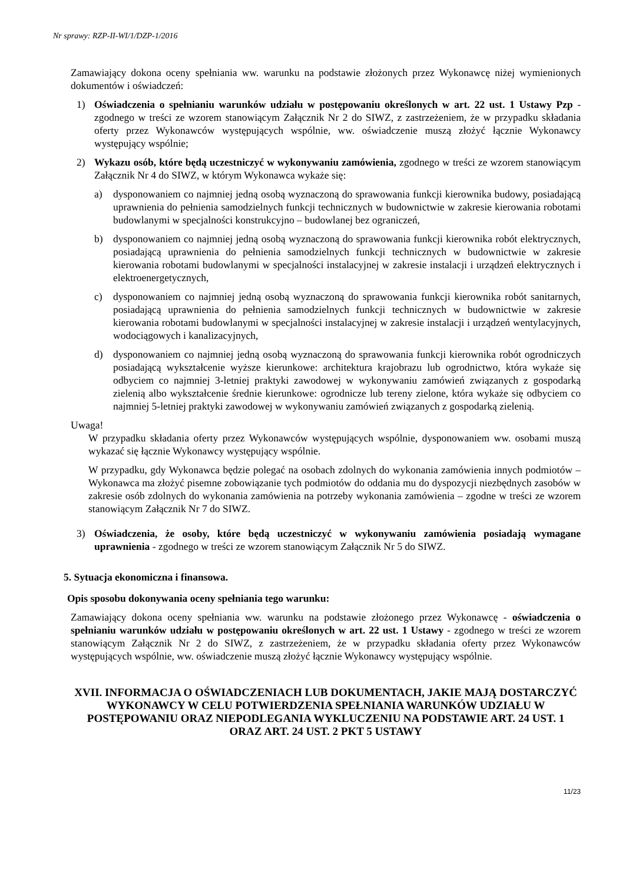Nr sprawy: RZP-II-WI/1/DZP-1/2016
Zamawiający dokona oceny spełniania ww. warunku na podstawie złożonych przez Wykonawcę niżej wymienionych dokumentów i oświadczeń:
1) Oświadczenia o spełnianiu warunków udziału w postępowaniu określonych w art. 22 ust. 1 Ustawy Pzp - zgodnego w treści ze wzorem stanowiącym Załącznik Nr 2 do SIWZ, z zastrzeżeniem, że w przypadku składania oferty przez Wykonawców występujących wspólnie, ww. oświadczenie muszą złożyć łącznie Wykonawcy występujący wspólnie;
2) Wykazu osób, które będą uczestniczyć w wykonywaniu zamówienia, zgodnego w treści ze wzorem stanowiącym Załącznik Nr 4 do SIWZ, w którym Wykonawca wykaże się:
a) dysponowaniem co najmniej jedną osobą wyznaczoną do sprawowania funkcji kierownika budowy, posiadającą uprawnienia do pełnienia samodzielnych funkcji technicznych w budownictwie w zakresie kierowania robotami budowlanymi w specjalności konstrukcyjno – budowlanej bez ograniczeń,
b) dysponowaniem co najmniej jedną osobą wyznaczoną do sprawowania funkcji kierownika robót elektrycznych, posiadającą uprawnienia do pełnienia samodzielnych funkcji technicznych w budownictwie w zakresie kierowania robotami budowlanymi w specjalności instalacyjnej w zakresie instalacji i urządzeń elektrycznych i elektroenergetycznych,
c) dysponowaniem co najmniej jedną osobą wyznaczoną do sprawowania funkcji kierownika robót sanitarnych, posiadającą uprawnienia do pełnienia samodzielnych funkcji technicznych w budownictwie w zakresie kierowania robotami budowlanymi w specjalności instalacyjnej w zakresie instalacji i urządzeń wentylacyjnych, wodociągowych i kanalizacyjnych,
d) dysponowaniem co najmniej jedną osobą wyznaczoną do sprawowania funkcji kierownika robót ogrodniczych posiadającą wykształcenie wyższe kierunkowe: architektura krajobrazu lub ogrodnictwo, która wykaże się odbyciem co najmniej 3-letniej praktyki zawodowej w wykonywaniu zamówień związanych z gospodarką zielenią albo wykształcenie średnie kierunkowe: ogrodnicze lub tereny zielone, która wykaże się odbyciem co najmniej 5-letniej praktyki zawodowej w wykonywaniu zamówień związanych z gospodarką zielenią.
Uwaga!
W przypadku składania oferty przez Wykonawców występujących wspólnie, dysponowaniem ww. osobami muszą wykazać się łącznie Wykonawcy występujący wspólnie.
W przypadku, gdy Wykonawca będzie polegać na osobach zdolnych do wykonania zamówienia innych podmiotów – Wykonawca ma złożyć pisemne zobowiązanie tych podmiotów do oddania mu do dyspozycji niezbędnych zasobów w zakresie osób zdolnych do wykonania zamówienia na potrzeby wykonania zamówienia – zgodne w treści ze wzorem stanowiącym Załącznik Nr 7 do SIWZ.
3) Oświadczenia, że osoby, które będą uczestniczyć w wykonywaniu zamówienia posiadają wymagane uprawnienia - zgodnego w treści ze wzorem stanowiącym Załącznik Nr 5 do SIWZ.
5. Sytuacja ekonomiczna i finansowa.
Opis sposobu dokonywania oceny spełniania tego warunku:
Zamawiający dokona oceny spełniania ww. warunku na podstawie złożonego przez Wykonawcę - oświadczenia o spełnianiu warunków udziału w postępowaniu określonych w art. 22 ust. 1 Ustawy - zgodnego w treści ze wzorem stanowiącym Załącznik Nr 2 do SIWZ, z zastrzeżeniem, że w przypadku składania oferty przez Wykonawców występujących wspólnie, ww. oświadczenie muszą złożyć łącznie Wykonawcy występujący wspólnie.
XVII. INFORMACJA O OŚWIADCZENIACH LUB DOKUMENTACH, JAKIE MAJĄ DOSTARCZYĆ WYKONAWCY W CELU POTWIERDZENIA SPEŁNIANIA WARUNKÓW UDZIAŁU W POSTĘPOWANIU ORAZ NIEPODLEGANIA WYKLUCZENIU NA PODSTAWIE ART. 24 UST. 1 ORAZ ART. 24 UST. 2 PKT 5 USTAWY
11/23